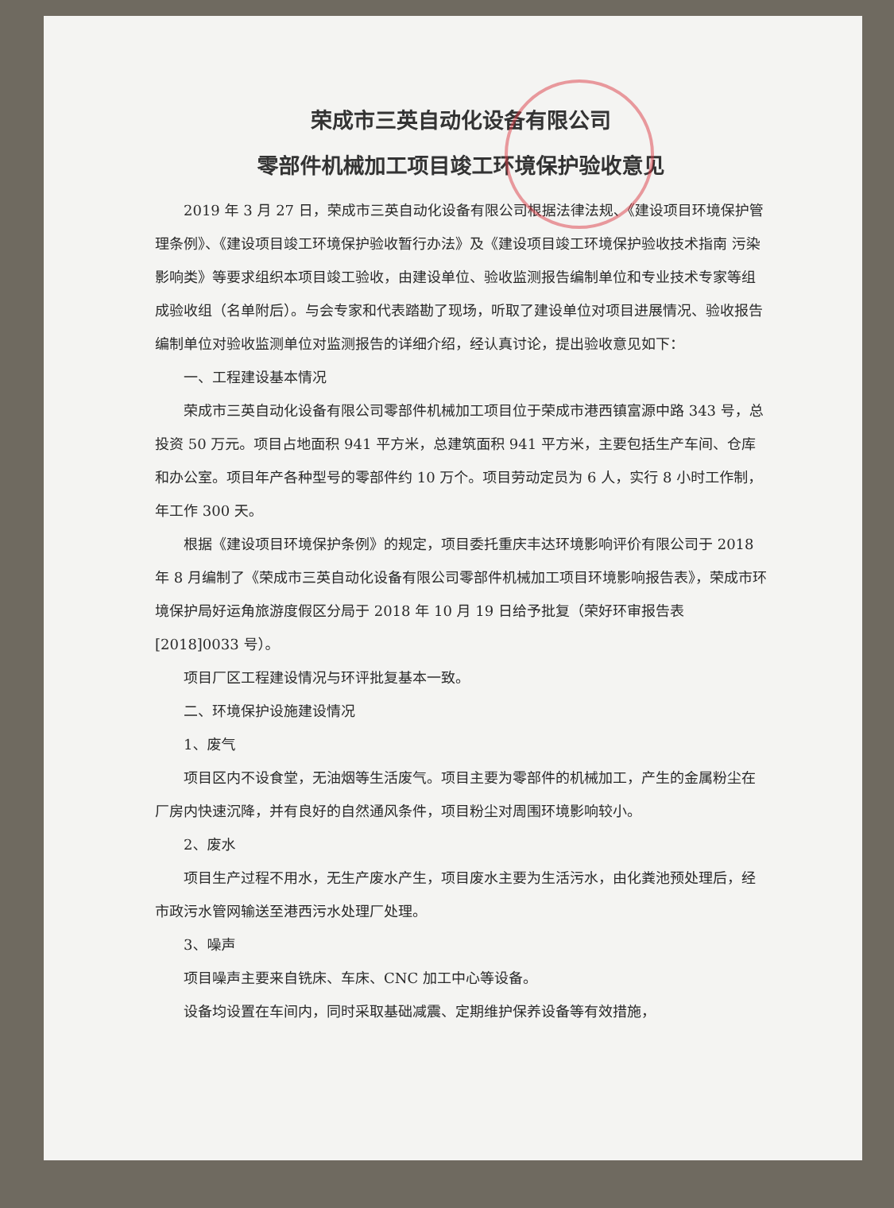荣成市三英自动化设备有限公司
零部件机械加工项目竣工环境保护验收意见
2019 年 3 月 27 日，荣成市三英自动化设备有限公司根据法律法规、《建设项目环境保护管理条例》、《建设项目竣工环境保护验收暂行办法》及《建设项目竣工环境保护验收技术指南 污染影响类》等要求组织本项目竣工验收，由建设单位、验收监测报告编制单位和专业技术专家等组成验收组（名单附后）。与会专家和代表踏勘了现场，听取了建设单位对项目进展情况、验收报告编制单位对验收监测单位对监测报告的详细介绍，经认真讨论，提出验收意见如下：
一、工程建设基本情况
荣成市三英自动化设备有限公司零部件机械加工项目位于荣成市港西镇富源中路 343 号，总投资 50 万元。项目占地面积 941 平方米，总建筑面积 941 平方米，主要包括生产车间、仓库和办公室。项目年产各种型号的零部件约 10 万个。项目劳动定员为 6 人，实行 8 小时工作制，年工作 300 天。
根据《建设项目环境保护条例》的规定，项目委托重庆丰达环境影响评价有限公司于 2018 年 8 月编制了《荣成市三英自动化设备有限公司零部件机械加工项目环境影响报告表》，荣成市环境保护局好运角旅游度假区分局于 2018 年 10 月 19 日给予批复（荣好环审报告表[2018]0033 号）。
项目厂区工程建设情况与环评批复基本一致。
二、环境保护设施建设情况
1、废气
项目区内不设食堂，无油烟等生活废气。项目主要为零部件的机械加工，产生的金属粉尘在厂房内快速沉降，并有良好的自然通风条件，项目粉尘对周围环境影响较小。
2、废水
项目生产过程不用水，无生产废水产生，项目废水主要为生活污水，由化粪池预处理后，经市政污水管网输送至港西污水处理厂处理。
3、噪声
项目噪声主要来自铣床、车床、CNC 加工中心等设备。
设备均设置在车间内，同时采取基础减震、定期维护保养设备等有效措施，